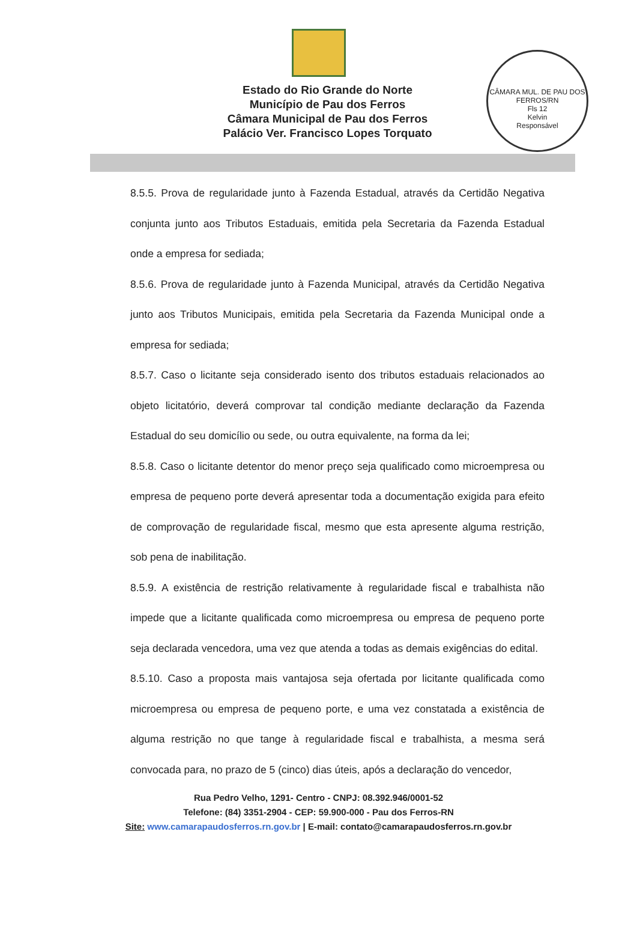Estado do Rio Grande do Norte
Município de Pau dos Ferros
Câmara Municipal de Pau dos Ferros
Palácio Ver. Francisco Lopes Torquato
CÂMARA MUL. DE PAU DOS FERROS/RN
Fls 12
Kelvin
Responsável
8.5.5. Prova de regularidade junto à Fazenda Estadual, através da Certidão Negativa conjunta junto aos Tributos Estaduais, emitida pela Secretaria da Fazenda Estadual onde a empresa for sediada;
8.5.6. Prova de regularidade junto à Fazenda Municipal, através da Certidão Negativa junto aos Tributos Municipais, emitida pela Secretaria da Fazenda Municipal onde a empresa for sediada;
8.5.7. Caso o licitante seja considerado isento dos tributos estaduais relacionados ao objeto licitatório, deverá comprovar tal condição mediante declaração da Fazenda Estadual do seu domicílio ou sede, ou outra equivalente, na forma da lei;
8.5.8. Caso o licitante detentor do menor preço seja qualificado como microempresa ou empresa de pequeno porte deverá apresentar toda a documentação exigida para efeito de comprovação de regularidade fiscal, mesmo que esta apresente alguma restrição, sob pena de inabilitação.
8.5.9. A existência de restrição relativamente à regularidade fiscal e trabalhista não impede que a licitante qualificada como microempresa ou empresa de pequeno porte seja declarada vencedora, uma vez que atenda a todas as demais exigências do edital.
8.5.10. Caso a proposta mais vantajosa seja ofertada por licitante qualificada como microempresa ou empresa de pequeno porte, e uma vez constatada a existência de alguma restrição no que tange à regularidade fiscal e trabalhista, a mesma será convocada para, no prazo de 5 (cinco) dias úteis, após a declaração do vencedor,
Rua Pedro Velho, 1291- Centro - CNPJ: 08.392.946/0001-52
Telefone: (84) 3351-2904 - CEP: 59.900-000 - Pau dos Ferros-RN
Site: www.camarapaudosferros.rn.gov.br | E-mail: contato@camarapaudosferros.rn.gov.br